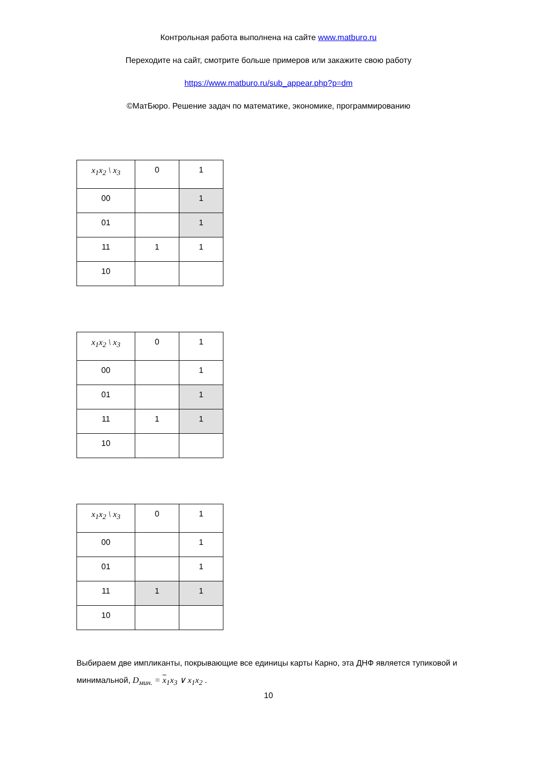Контрольная работа выполнена на сайте www.matburo.ru
Переходите на сайт, смотрите больше примеров или закажите свою работу
https://www.matburo.ru/sub_appear.php?p=dm
©МатБюро. Решение задач по математике, экономике, программированию
| x<sub>1</sub>x<sub>2</sub> \ x<sub>3</sub> | 0 | 1 |
| 00 | | 1 |
| 01 | | 1 |
| 11 | 1 | 1 |
| 10 | | |
| x<sub>1</sub>x<sub>2</sub> \ x<sub>3</sub> | 0 | 1 |
| 00 | | 1 |
| 01 | | 1 |
| 11 | 1 | 1 |
| 10 | | |
| x<sub>1</sub>x<sub>2</sub> \ x<sub>3</sub> | 0 | 1 |
| 00 | | 1 |
| 01 | | 1 |
| 11 | 1 | 1 |
| 10 | | |
Выбираем две импликанты, покрывающие все единицы карты Карно, эта ДНФ является тупиковой и минимальной, D<sub>мин.</sub> = x<sub>1</sub>x<sub>3</sub> ∨ x<sub>1</sub>x<sub>2</sub> .
10